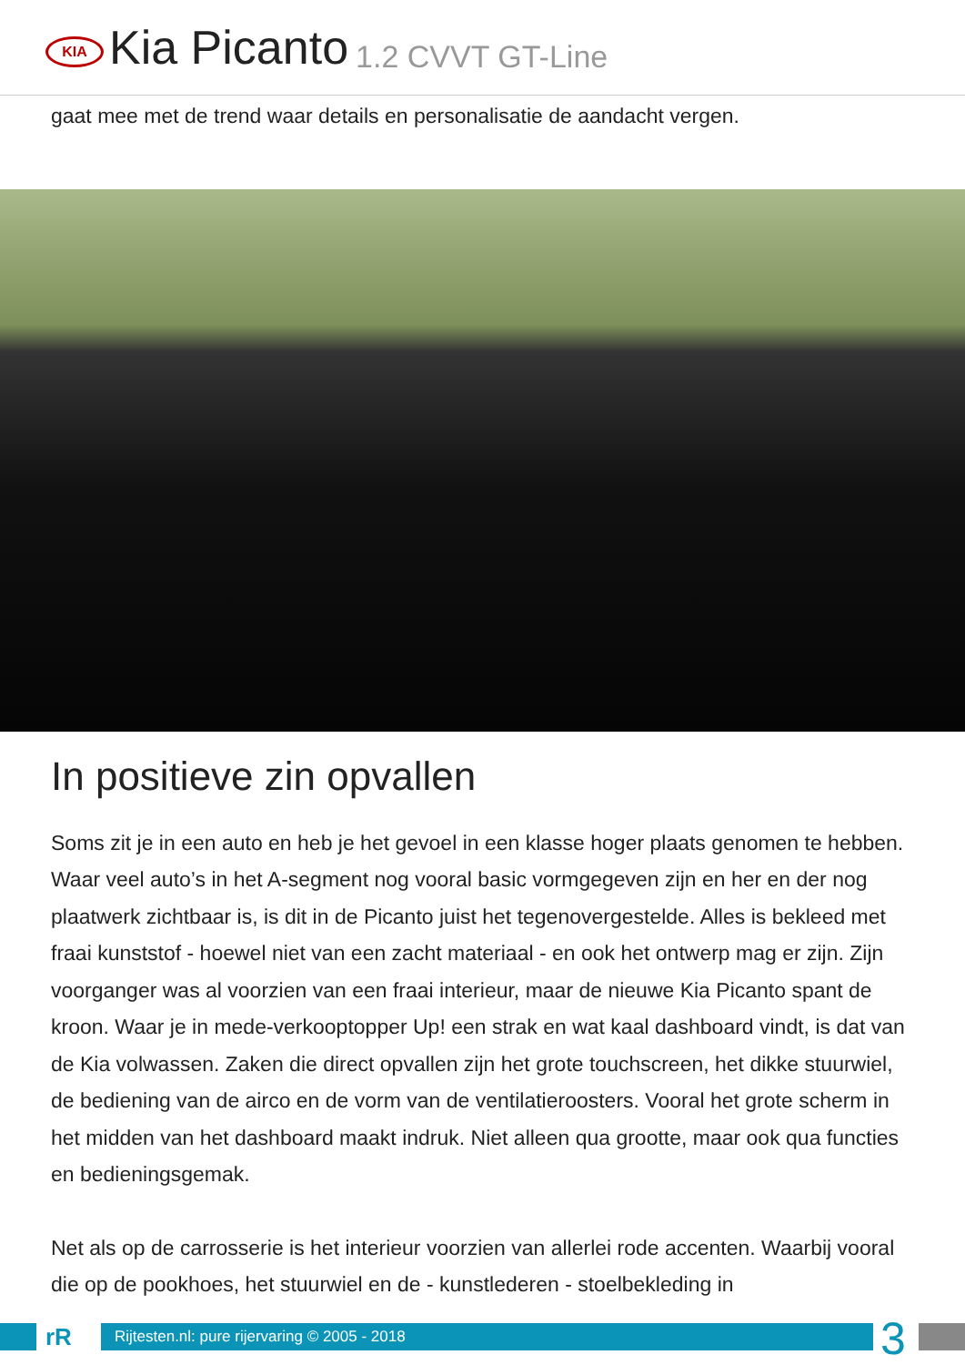KIA
Kia Picanto 1.2 CVVT GT-Line
gaat mee met de trend waar details en personalisatie de aandacht vergen.
In positieve zin opvallen
Soms zit je in een auto en heb je het gevoel in een klasse hoger plaats genomen te hebben. Waar veel auto’s in het A-segment nog vooral basic vormgegeven zijn en her en der nog plaatwerk zichtbaar is, is dit in de Picanto juist het tegenovergestelde. Alles is bekleed met fraai kunststof - hoewel niet van een zacht materiaal - en ook het ontwerp mag er zijn. Zijn voorganger was al voorzien van een fraai interieur, maar de nieuwe Kia Picanto spant de kroon. Waar je in mede-verkooptopper Up! een strak en wat kaal dashboard vindt, is dat van de Kia volwassen. Zaken die direct opvallen zijn het grote touchscreen, het dikke stuurwiel, de bediening van de airco en de vorm van de ventilatieroosters. Vooral het grote scherm in het midden van het dashboard maakt indruk. Niet alleen qua grootte, maar ook qua functies en bedieningsgemak.
Net als op de carrosserie is het interieur voorzien van allerlei rode accenten. Waarbij vooral die op de pookhoes, het stuurwiel en de - kunstlederen - stoelbekleding in
rR
Rijtesten.nl: pure rijervaring © 2005 - 2018
3